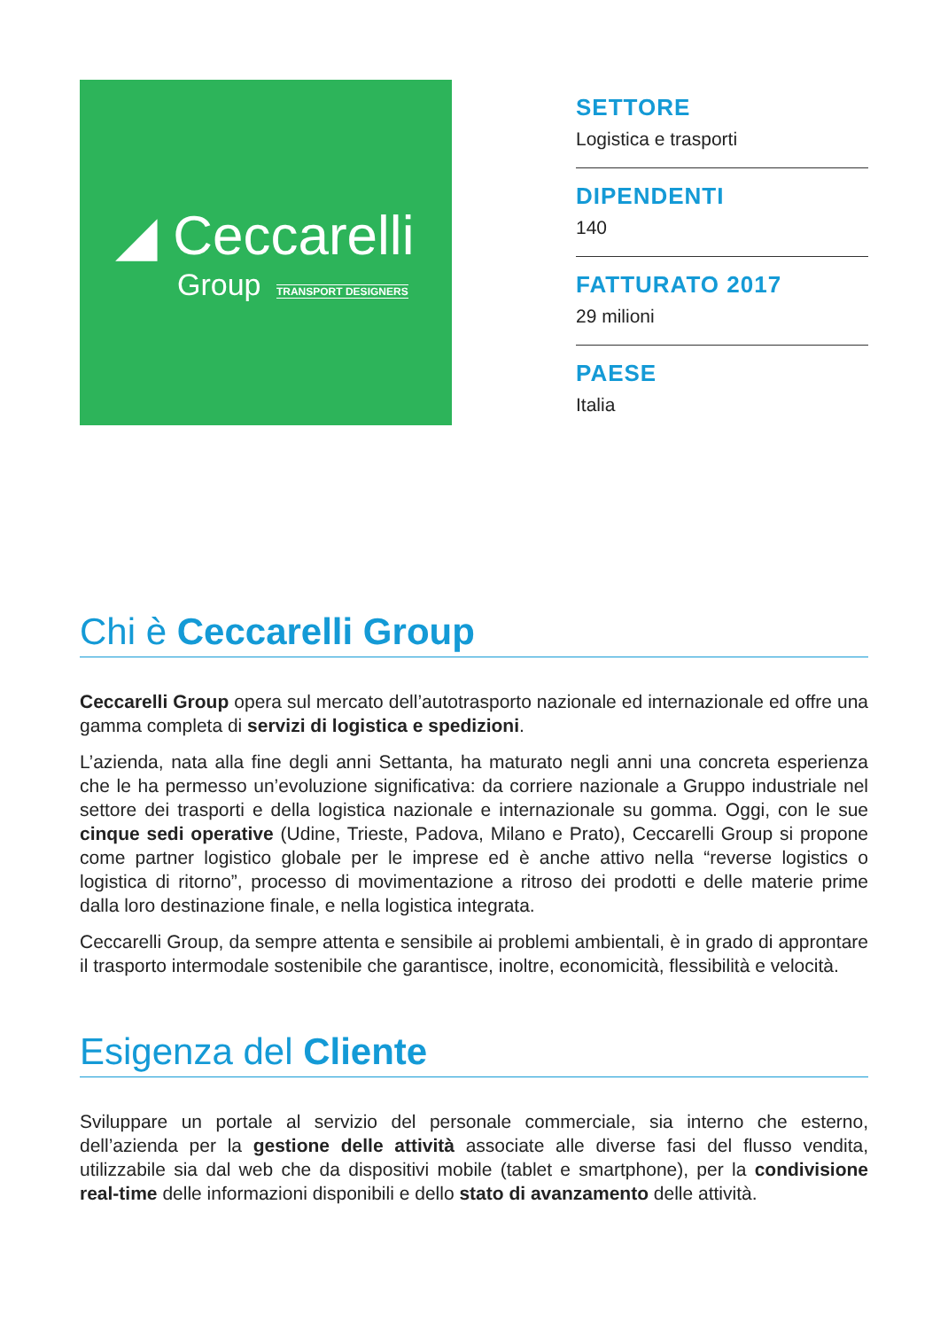◢ Ceccarelli
Group TRANSPORT DESIGNERS
SETTORE
Logistica e trasporti
DIPENDENTI
140
FATTURATO 2017
29 milioni
PAESE
Italia
Chi è Ceccarelli Group
Ceccarelli Group opera sul mercato dell’autotrasporto nazionale ed internazionale ed offre una gamma completa di servizi di logistica e spedizioni.
L’azienda, nata alla fine degli anni Settanta, ha maturato negli anni una concreta esperienza che le ha permesso un’evoluzione significativa: da corriere nazionale a Gruppo industriale nel settore dei trasporti e della logistica nazionale e internazionale su gomma. Oggi, con le sue cinque sedi operative (Udine, Trieste, Padova, Milano e Prato), Ceccarelli Group si propone come partner logistico globale per le imprese ed è anche attivo nella “reverse logistics o logistica di ritorno”, processo di movimentazione a ritroso dei prodotti e delle materie prime dalla loro destinazione finale, e nella logistica integrata.
Ceccarelli Group, da sempre attenta e sensibile ai problemi ambientali, è in grado di approntare il trasporto intermodale sostenibile che garantisce, inoltre, economicità, flessibilità e velocità.
Esigenza del Cliente
Sviluppare un portale al servizio del personale commerciale, sia interno che esterno, dell’azienda per la gestione delle attività associate alle diverse fasi del flusso vendita, utilizzabile sia dal web che da dispositivi mobile (tablet e smartphone), per la condivisione real-time delle informazioni disponibili e dello stato di avanzamento delle attività.